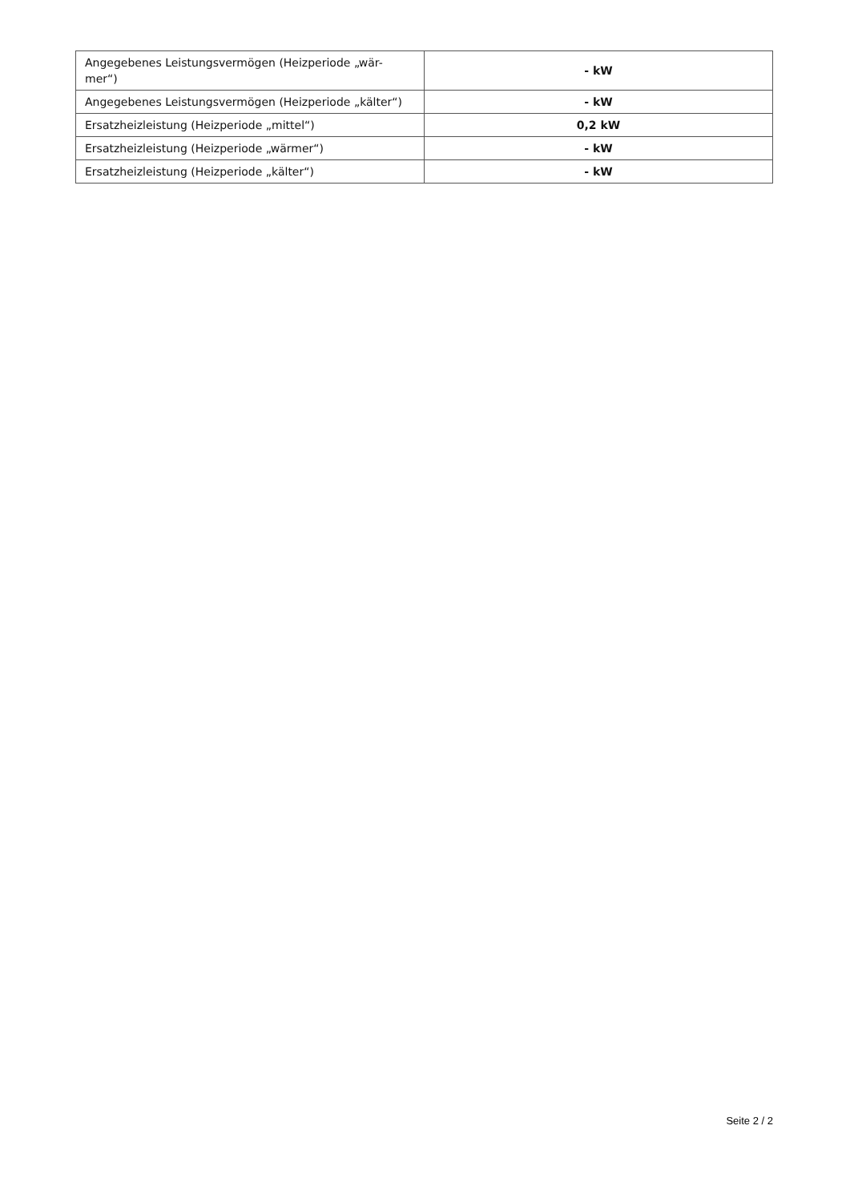| Angegebenes Leistungsvermögen (Heizperiode „wär- mer“) | - kW |
| Angegebenes Leistungsvermögen (Heizperiode „kälter“) | - kW |
| Ersatzheizleistung (Heizperiode „mittel“) | 0,2 kW |
| Ersatzheizleistung (Heizperiode „wärmer“) | - kW |
| Ersatzheizleistung (Heizperiode „kälter“) | - kW |
Seite 2 / 2